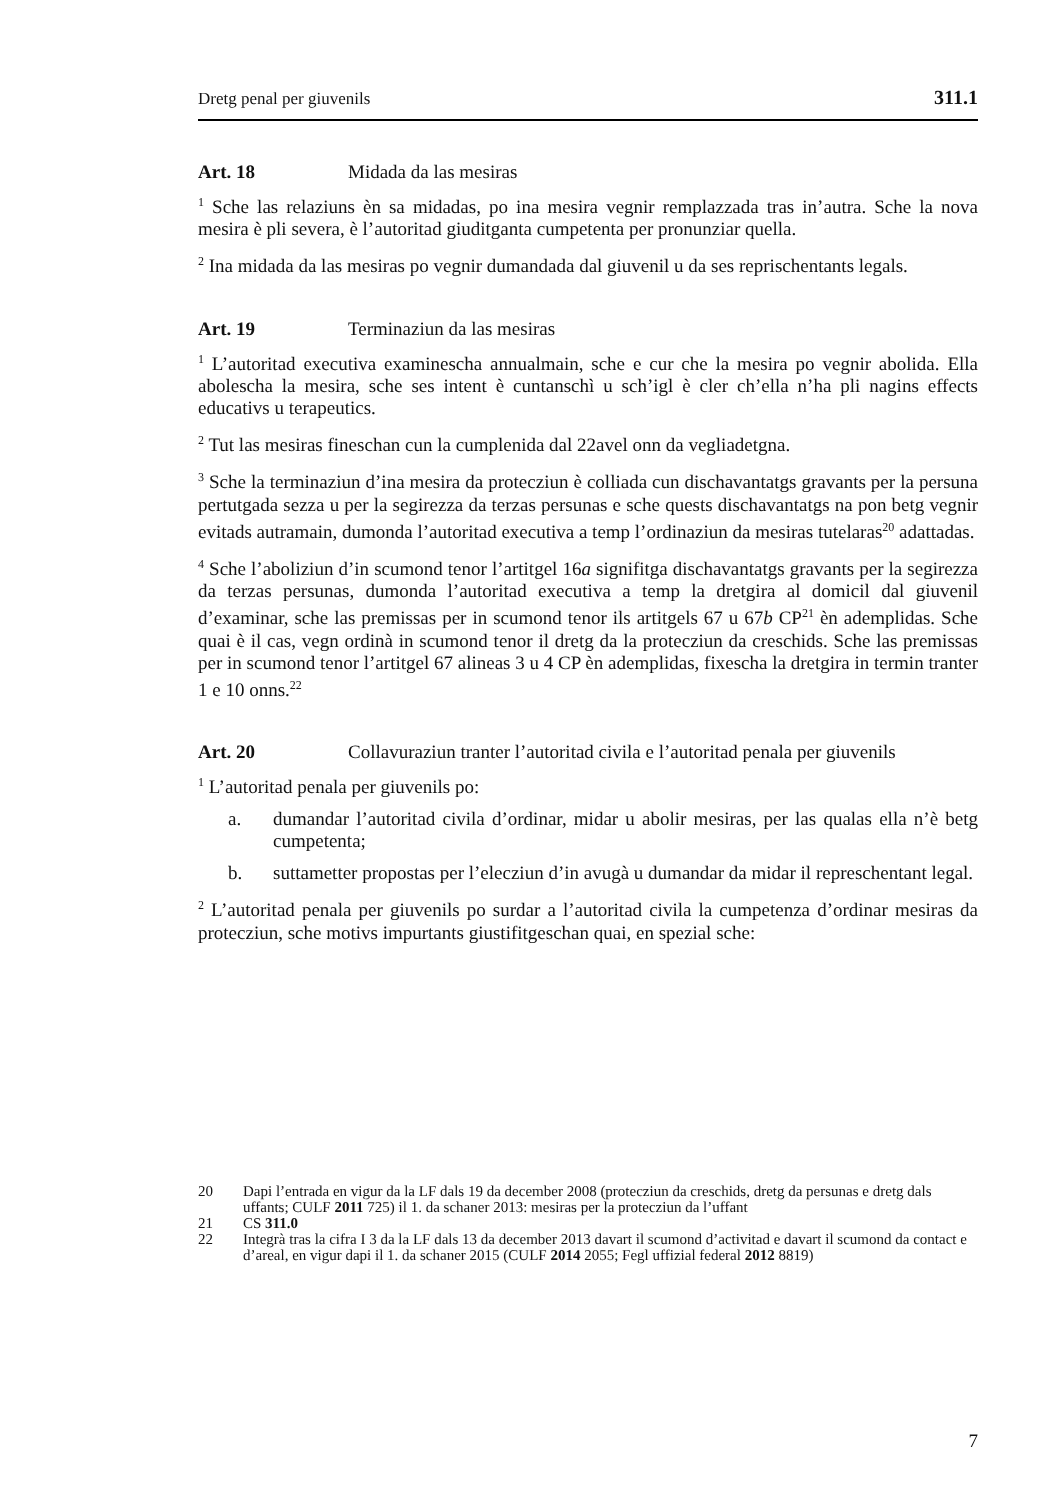Dretg penal per giuvenils 311.1
Art. 18 Midada da las mesiras
<sup>1</sup> Sche las relaziuns èn sa midadas, po ina mesira vegnir remplazzada tras in’autra. Sche la nova mesira è pli severa, è l’autoritad giuditganta cumpetenta per pronunziar quella.
<sup>2</sup> Ina midada da las mesiras po vegnir dumandada dal giuvenil u da ses reprischen­tants legals.
Art. 19 Terminaziun da las mesiras
<sup>1</sup> L’autoritad executiva examinescha annualmain, sche e cur che la mesira po vegnir abolida. Ella abolescha la mesira, sche ses intent è cuntanschì u sch’igl è cler ch’ella n’ha pli nagins effects educativs u terapeutics.
<sup>2</sup> Tut las mesiras fineschan cun la cumplenida dal 22avel onn da vegliadetgna.
<sup>3</sup> Sche la terminaziun d’ina mesira da protecziun è colliada cun dischavantatgs gra­vants per la persuna pertutgada sezza u per la segirezza da terzas persunas e sche quests dischavantatgs na pon betg vegnir evitads autramain, dumonda l’autoritad executiva a temp l’ordinaziun da mesiras tutelaras<sup>20</sup> adattadas.
<sup>4</sup> Sche l’aboliziun d’in scumond tenor l’artitgel 16a signifitga dischavantatgs gravants per la segirezza da terzas persunas, dumonda l’autoritad executiva a temp la dretgira al domicil dal giuvenil d’examinar, sche las premissas per in scumond tenor ils arti­tgels 67 u 67b CP<sup>21</sup> èn ademplidas. Sche quai è il cas, vegn ordinà in scumond tenor il dretg da la protecziun da creschids. Sche las premissas per in scumond tenor l’arti­tgel 67 alineas 3 u 4 CP èn ademplidas, fixescha la dretgira in termin tranter 1 e 10 onns.<sup>22</sup>
Art. 20 Collavuraziun tranter l’autoritad civila e l’autoritad penala per giuvenils
<sup>1</sup> L’autoritad penala per giuvenils po:
a. dumandar l’autoritad civila d’ordinar, midar u abolir mesiras, per las qualas ella n’è betg cumpetenta;
b. suttametter propostas per l’elecziun d’in avugà u dumandar da midar il represchentant legal.
<sup>2</sup> L’autoritad penala per giuvenils po surdar a l’autoritad civila la cumpetenza d’ordi­nar mesiras da protecziun, sche motivs impurtants giustifitgeschan quai, en spezial sche:
20 Dapi l’entrada en vigur da la LF dals 19 da december 2008 (protecziun da creschids, dretg da persunas e dretg dals uffants; CULF 2011 725) il 1. da schaner 2013: mesiras per la protecziun da l’uffant
21 CS 311.0
22 Integrà tras la cifra I 3 da la LF dals 13 da december 2013 davart il scumond d’activitad e davart il scumond da contact e d’areal, en vigur dapi il 1. da schaner 2015 (CULF 2014 2055; Fegl uffizial federal 2012 8819)
7